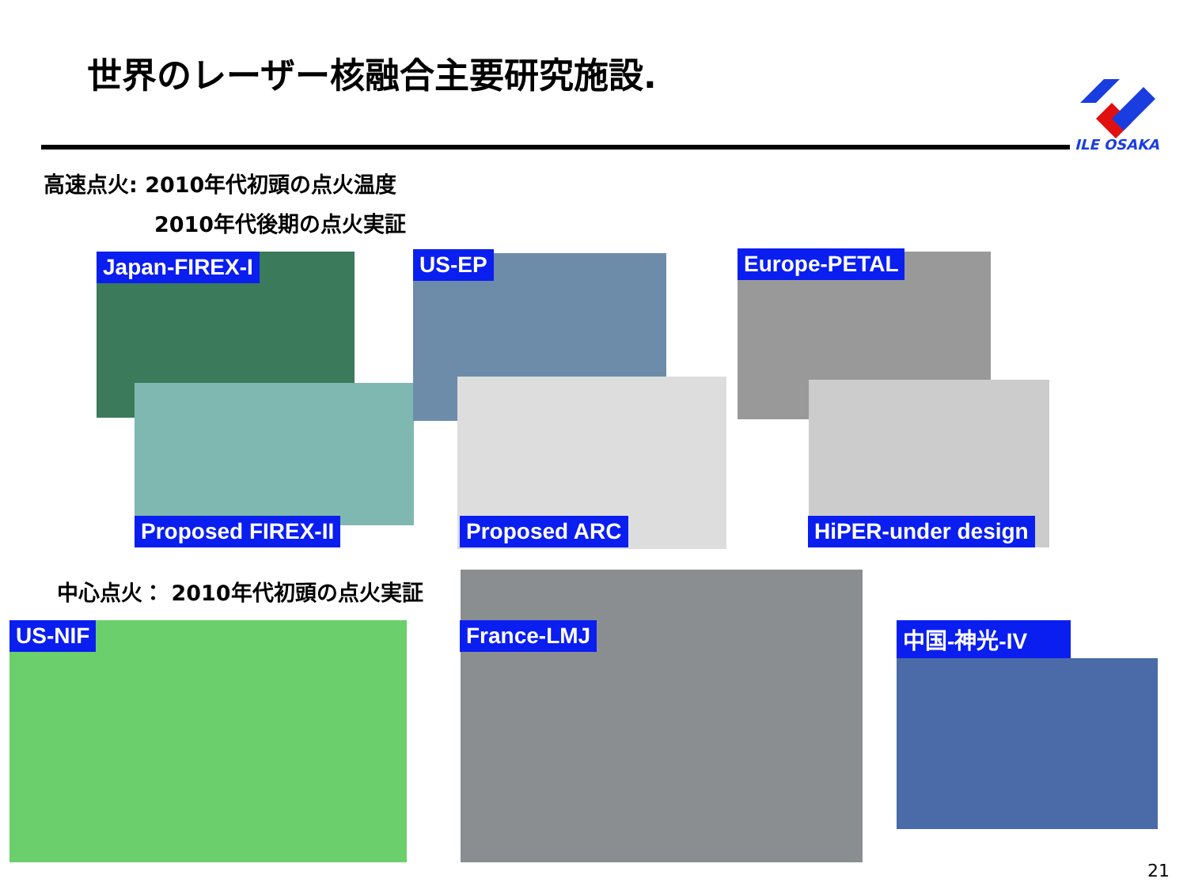世界のレーザー核融合主要研究施設.
ILE OSAKA
高速点火: 2010年代初頭の点火温度
2010年代後期の点火実証
Japan-FIREX-I
Proposed FIREX-II
US-EP
Proposed ARC
Europe-PETAL
HiPER-under design
中心点火： 2010年代初頭の点火実証
US-NIF France-LMJ 中国-神光-IV
21